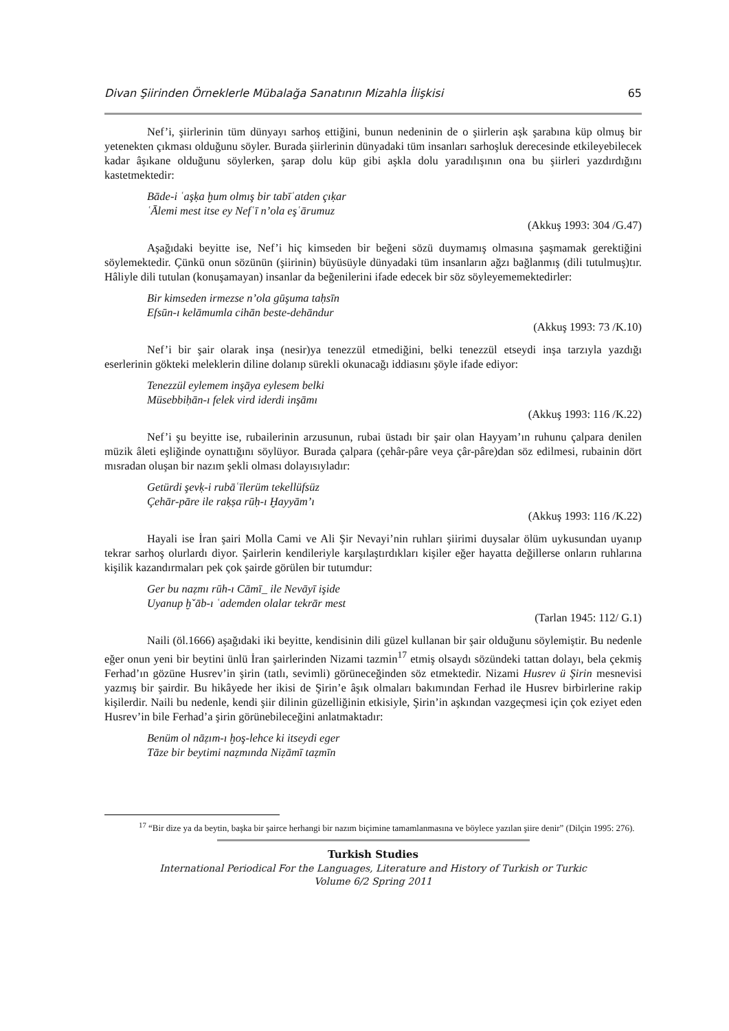Divan Şiirinden Örneklerle Mübalağa Sanatının Mizahla İlişkisi 65
Nef’i, şiirlerinin tüm dünyayı sarhoş ettiğini, bunun nedeninin de o şiirlerin aşk şarabına küp olmuş bir yetenekten çıkması olduğunu söyler. Burada şiirlerinin dünyadaki tüm insanları sarhoşluk derecesinde etkileyebilecek kadar âşıkane olduğunu söylerken, şarap dolu küp gibi aşkla dolu yaradılışının ona bu şiirleri yazdırdığını kastetmektedir:
Bāde-i ʿaşḳa ḫum olmış bir tabīʿatden çıḳar
ʿĀlemi mest itse ey Nefʿī n’ola eşʿārumuz
(Akkuş 1993: 304 /G.47)
Aşağıdaki beyitte ise, Nef’i hiç kimseden bir beğeni sözü duymamış olmasına şaşmamak gerektiğini söylemektedir. Çünkü onun sözünün (şiirinin) büyüsüyle dünyadaki tüm insanların ağzı bağlanmış (dili tutulmuş)tır. Hâliyle dili tutulan (konuşamayan) insanlar da beğenilerini ifade edecek bir söz söyleyememektedirler:
Bir kimseden irmezse n’ola gūşuma taḥsīn
Efsūn-ı kelāmumla cihān beste-dehāndur
(Akkuş 1993: 73 /K.10)
Nef’i bir şair olarak inşa (nesir)ya tenezzül etmediğini, belki tenezzül etseydi inşa tarzıyla yazdığı eserlerinin gökteki meleklerin diline dolanıp sürekli okunacağı iddiasını şöyle ifade ediyor:
Tenezzül eylemem inşāya eylesem belki
Müsebbiḥān-ı felek vird iderdi inşāmı
(Akkuş 1993: 116 /K.22)
Nef’i şu beyitte ise, rubailerinin arzusunun, rubai üstadı bir şair olan Hayyam’ın ruhunu çalpara denilen müzik âleti eşliğinde oynattığını söylüyor. Burada çalpara (çehâr-pâre veya çâr-pâre)dan söz edilmesi, rubainin dört mısradan oluşan bir nazım şekli olması dolayısıyladır:
Getürdi şevḳ-i rubāʿīlerüm tekellüfsüz
Çehār-pāre ile raḳṣa rūḥ-ı Ḫayyām’ı
(Akkuş 1993: 116 /K.22)
Hayali ise İran şairi Molla Cami ve Ali Şir Nevayi’nin ruhları şiirimi duysalar ölüm uykusundan uyanıp tekrar sarhoş olurlardı diyor. Şairlerin kendileriyle karşılaştırdıkları kişiler eğer hayatta değillerse onların ruhlarına kişilik kazandırmaları pek çok şairde görülen bir tutumdur:
Ger bu naẓmı rūh-ı Cāmī_ ile Nevāyī işide
Uyanup ḫˇāb-ı ʿademden olalar tekrār mest
(Tarlan 1945: 112/ G.1)
Naili (öl.1666) aşağıdaki iki beyitte, kendisinin dili güzel kullanan bir şair olduğunu söylemiştir. Bu nedenle eğer onun yeni bir beytini ünlü İran şairlerinden Nizami tazmin<sup>17</sup> etmiş olsaydı sözündeki tattan dolayı, bela çekmiş Ferhad’ın gözüne Husrev’in şirin (tatlı, sevimli) görüneceğinden söz etmektedir. Nizami Husrev ü Şirin mesnevisi yazmış bir şairdir. Bu hikâyede her ikisi de Şirin’e âşık olmaları bakımından Ferhad ile Husrev birbirlerine rakip kişilerdir. Naili bu nedenle, kendi şiir dilinin güzelliğinin etkisiyle, Şirin’in aşkından vazgeçmesi için çok eziyet eden Husrev’in bile Ferhad’a şirin görünebileceğini anlatmaktadır:
Benüm ol nāẓım-ı ḫoş-lehce ki itseydi eger
Tāze bir beytimi naẓmında Niẓāmī taẓmīn
<sup>17</sup> “Bir dize ya da beytin, başka bir şairce herhangi bir nazım biçimine tamamlanmasına ve böylece yazılan şiire denir” (Dilçin 1995: 276).
Turkish Studies
International Periodical For the Languages, Literature and History of Turkish or Turkic
Volume 6/2 Spring 2011